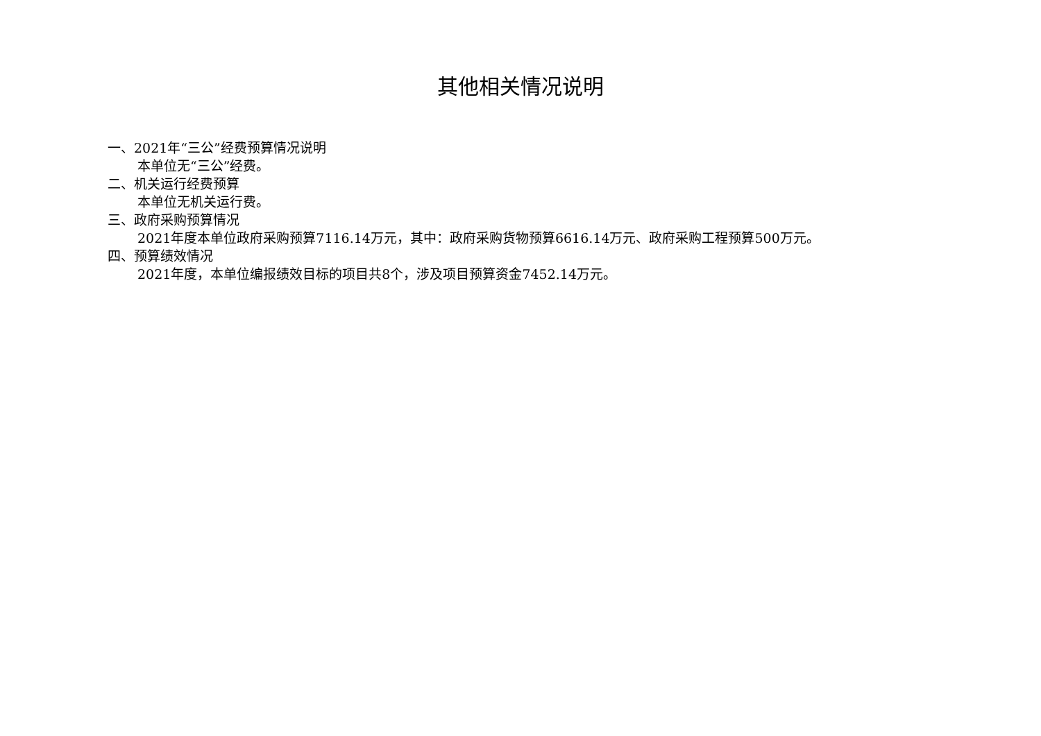其他相关情况说明
一、2021年“三公”经费预算情况说明
本单位无“三公”经费。
二、机关运行经费预算
本单位无机关运行费。
三、政府采购预算情况
2021年度本单位政府采购预算7116.14万元，其中：政府采购货物预算6616.14万元、政府采购工程预算500万元。
四、预算绩效情况
2021年度，本单位编报绩效目标的项目共8个，涉及项目预算资金7452.14万元。